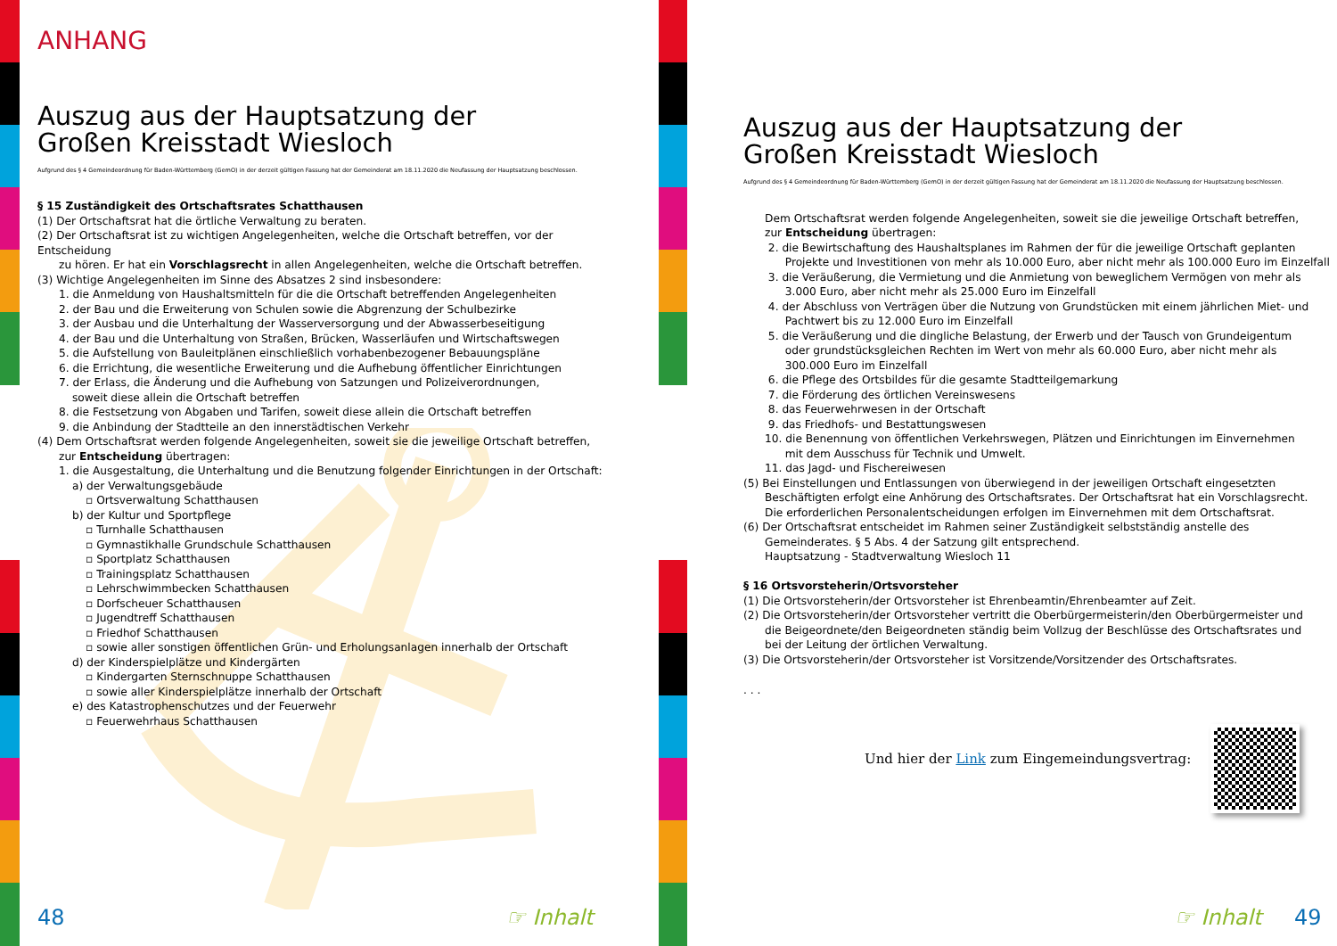ANHANG
Auszug aus der Hauptsatzung der
Großen Kreisstadt Wiesloch
Aufgrund des § 4 Gemeindeordnung für Baden-Württemberg (GemO) in der derzeit gültigen Fassung hat der Gemeinderat am 18.11.2020 die Neufassung der Hauptsatzung beschlossen.
§ 15 Zuständigkeit des Ortschaftsrates Schatthausen
(1) Der Ortschaftsrat hat die örtliche Verwaltung zu beraten.
(2) Der Ortschaftsrat ist zu wichtigen Angelegenheiten, welche die Ortschaft betreffen, vor der Entscheidung
zu hören. Er hat ein Vorschlagsrecht in allen Angelegenheiten, welche die Ortschaft betreffen.
(3) Wichtige Angelegenheiten im Sinne des Absatzes 2 sind insbesondere:
1. die Anmeldung von Haushaltsmitteln für die die Ortschaft betreffenden Angelegenheiten
2. der Bau und die Erweiterung von Schulen sowie die Abgrenzung der Schulbezirke
3. der Ausbau und die Unterhaltung der Wasserversorgung und der Abwasserbeseitigung
4. der Bau und die Unterhaltung von Straßen, Brücken, Wasserläufen und Wirtschaftswegen
5. die Aufstellung von Bauleitplänen einschließlich vorhabenbezogener Bebauungspläne
6. die Errichtung, die wesentliche Erweiterung und die Aufhebung öffentlicher Einrichtungen
7. der Erlass, die Änderung und die Aufhebung von Satzungen und Polizeiverordnungen,
soweit diese allein die Ortschaft betreffen
8. die Festsetzung von Abgaben und Tarifen, soweit diese allein die Ortschaft betreffen
9. die Anbindung der Stadtteile an den innerstädtischen Verkehr
(4) Dem Ortschaftsrat werden folgende Angelegenheiten, soweit sie die jeweilige Ortschaft betreffen,
zur Entscheidung übertragen:
1. die Ausgestaltung, die Unterhaltung und die Benutzung folgender Einrichtungen in der Ortschaft:
a) der Verwaltungsgebäude
▫ Ortsverwaltung Schatthausen
b) der Kultur und Sportpflege
▫ Turnhalle Schatthausen
▫ Gymnastikhalle Grundschule Schatthausen
▫ Sportplatz Schatthausen
▫ Trainingsplatz Schatthausen
▫ Lehrschwimmbecken Schatthausen
▫ Dorfscheuer Schatthausen
▫ Jugendtreff Schatthausen
▫ Friedhof Schatthausen
▫ sowie aller sonstigen öffentlichen Grün- und Erholungsanlagen innerhalb der Ortschaft
d) der Kinderspielplätze und Kindergärten
▫ Kindergarten Sternschnuppe Schatthausen
▫ sowie aller Kinderspielplätze innerhalb der Ortschaft
e) des Katastrophenschutzes und der Feuerwehr
▫ Feuerwehrhaus Schatthausen
48 ☞ Inhalt
Auszug aus der Hauptsatzung der
Großen Kreisstadt Wiesloch
Aufgrund des § 4 Gemeindeordnung für Baden-Württemberg (GemO) in der derzeit gültigen Fassung hat der Gemeinderat am 18.11.2020 die Neufassung der Hauptsatzung beschlossen.
Dem Ortschaftsrat werden folgende Angelegenheiten, soweit sie die jeweilige Ortschaft betreffen,
zur Entscheidung übertragen:
2. die Bewirtschaftung des Haushaltsplanes im Rahmen der für die jeweilige Ortschaft geplanten
Projekte und Investitionen von mehr als 10.000 Euro, aber nicht mehr als 100.000 Euro im Einzelfall
3. die Veräußerung, die Vermietung und die Anmietung von beweglichem Vermögen von mehr als
3.000 Euro, aber nicht mehr als 25.000 Euro im Einzelfall
4. der Abschluss von Verträgen über die Nutzung von Grundstücken mit einem jährlichen Miet- und
Pachtwert bis zu 12.000 Euro im Einzelfall
5. die Veräußerung und die dingliche Belastung, der Erwerb und der Tausch von Grundeigentum
oder grundstücksgleichen Rechten im Wert von mehr als 60.000 Euro, aber nicht mehr als
300.000 Euro im Einzelfall
6. die Pflege des Ortsbildes für die gesamte Stadtteilgemarkung
7. die Förderung des örtlichen Vereinswesens
8. das Feuerwehrwesen in der Ortschaft
9. das Friedhofs- und Bestattungswesen
10. die Benennung von öffentlichen Verkehrswegen, Plätzen und Einrichtungen im Einvernehmen
mit dem Ausschuss für Technik und Umwelt.
11. das Jagd- und Fischereiwesen
(5) Bei Einstellungen und Entlassungen von überwiegend in der jeweiligen Ortschaft eingesetzten
Beschäftigten erfolgt eine Anhörung des Ortschaftsrates. Der Ortschaftsrat hat ein Vorschlagsrecht.
Die erforderlichen Personalentscheidungen erfolgen im Einvernehmen mit dem Ortschaftsrat.
(6) Der Ortschaftsrat entscheidet im Rahmen seiner Zuständigkeit selbstständig anstelle des
Gemeinderates. § 5 Abs. 4 der Satzung gilt entsprechend.
Hauptsatzung - Stadtverwaltung Wiesloch 11
§ 16 Ortsvorsteherin/Ortsvorsteher
(1) Die Ortsvorsteherin/der Ortsvorsteher ist Ehrenbeamtin/Ehrenbeamter auf Zeit.
(2) Die Ortsvorsteherin/der Ortsvorsteher vertritt die Oberbürgermeisterin/den Oberbürgermeister und
die Beigeordnete/den Beigeordneten ständig beim Vollzug der Beschlüsse des Ortschaftsrates und
bei der Leitung der örtlichen Verwaltung.
(3) Die Ortsvorsteherin/der Ortsvorsteher ist Vorsitzende/Vorsitzender des Ortschaftsrates.
. . .
Und hier der Link zum Eingemeindungsvertrag:
☞ Inhalt 49